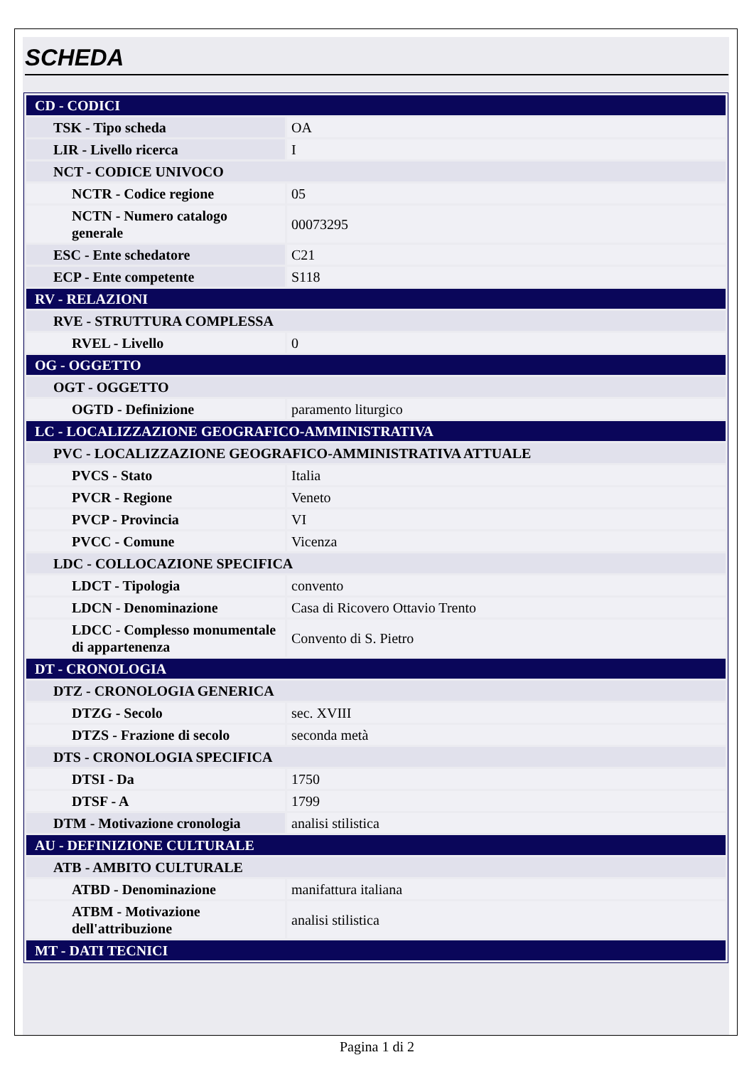SCHEDA
| CD - CODICI | |
| TSK - Tipo scheda | OA |
| LIR - Livello ricerca | I |
| NCT - CODICE UNIVOCO | |
| NCTR - Codice regione | 05 |
| NCTN - Numero catalogo generale | 00073295 |
| ESC - Ente schedatore | C21 |
| ECP - Ente competente | S118 |
| RV - RELAZIONI | |
| RVE - STRUTTURA COMPLESSA | |
| RVEL - Livello | 0 |
| OG - OGGETTO | |
| OGT - OGGETTO | |
| OGTD - Definizione | paramento liturgico |
| LC - LOCALIZZAZIONE GEOGRAFICO-AMMINISTRATIVA | |
| PVC - LOCALIZZAZIONE GEOGRAFICO-AMMINISTRATIVA ATTUALE | |
| PVCS - Stato | Italia |
| PVCR - Regione | Veneto |
| PVCP - Provincia | VI |
| PVCC - Comune | Vicenza |
| LDC - COLLOCAZIONE SPECIFICA | |
| LDCT - Tipologia | convento |
| LDCN - Denominazione | Casa di Ricovero Ottavio Trento |
| LDCC - Complesso monumentale di appartenenza | Convento di S. Pietro |
| DT - CRONOLOGIA | |
| DTZ - CRONOLOGIA GENERICA | |
| DTZG - Secolo | sec. XVIII |
| DTZS - Frazione di secolo | seconda metà |
| DTS - CRONOLOGIA SPECIFICA | |
| DTSI - Da | 1750 |
| DTSF - A | 1799 |
| DTM - Motivazione cronologia | analisi stilistica |
| AU - DEFINIZIONE CULTURALE | |
| ATB - AMBITO CULTURALE | |
| ATBD - Denominazione | manifattura italiana |
| ATBM - Motivazione dell'attribuzione | analisi stilistica |
| MT - DATI TECNICI | |
Pagina 1 di 2